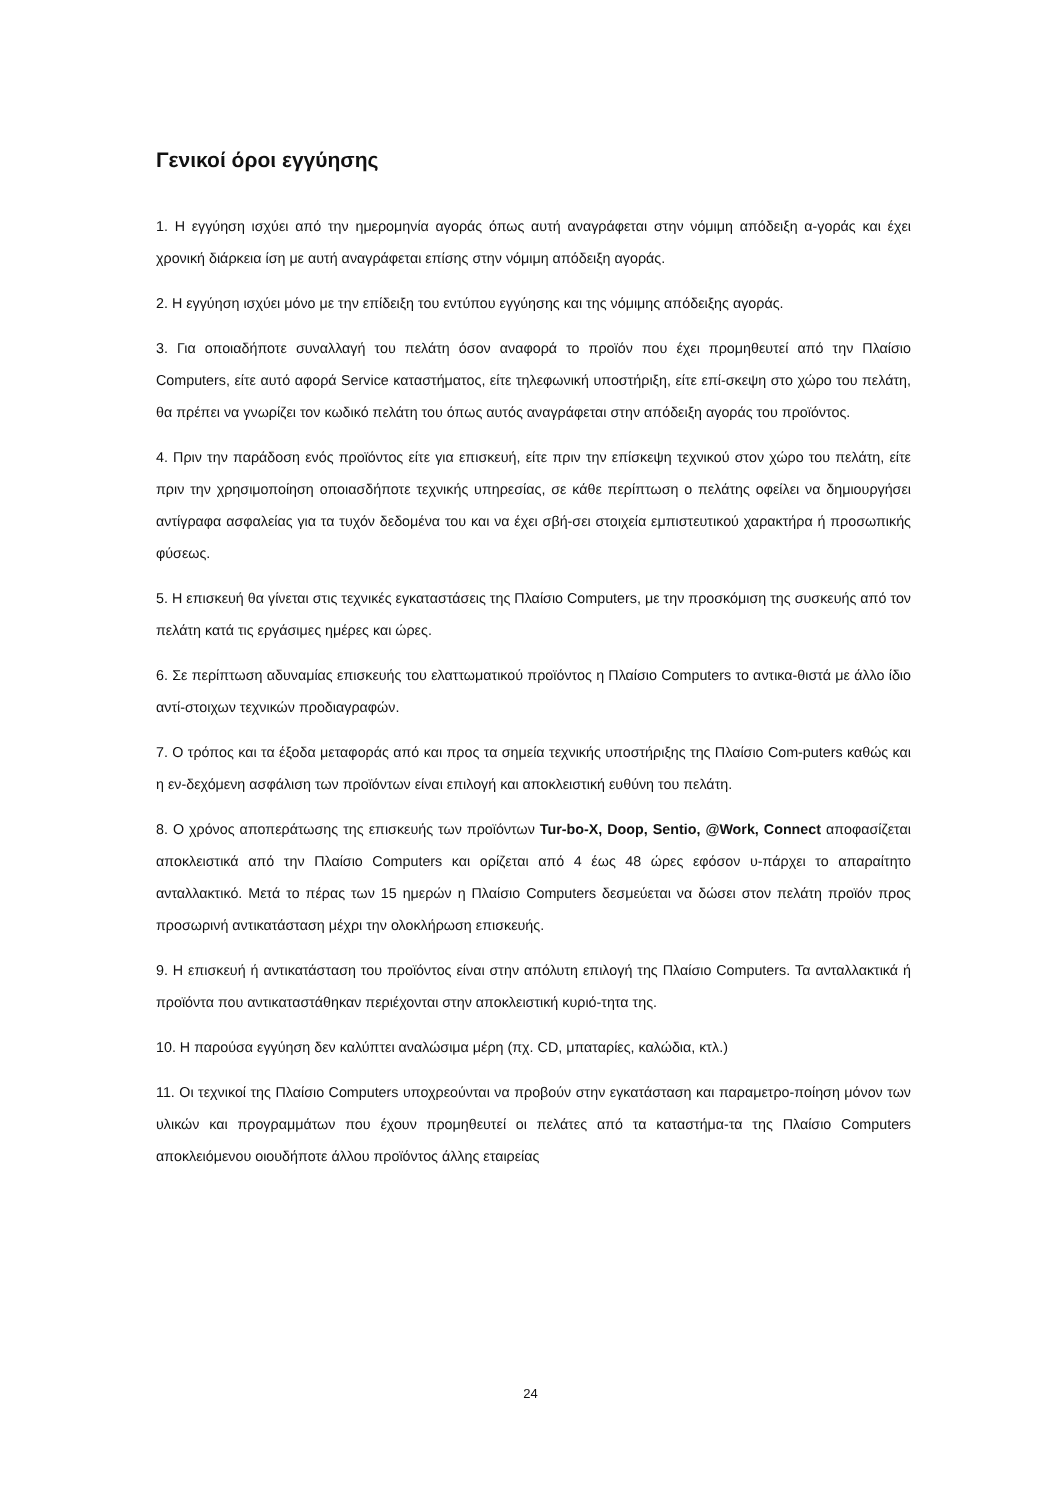Γενικοί όροι εγγύησης
1. Η εγγύηση ισχύει από την ημερομηνία αγοράς όπως αυτή αναγράφεται στην νόμιμη απόδειξη α-γοράς και έχει χρονική διάρκεια ίση με αυτή αναγράφεται επίσης στην νόμιμη απόδειξη αγοράς.
2. Η εγγύηση ισχύει μόνο με την επίδειξη του εντύπου εγγύησης και της νόμιμης απόδειξης αγοράς.
3. Για οποιαδήποτε συναλλαγή του πελάτη όσον αναφορά το προϊόν που έχει προμηθευτεί από την Πλαίσιο Computers, είτε αυτό αφορά Service καταστήματος, είτε τηλεφωνική υποστήριξη, είτε επί-σκεψη στο χώρο του πελάτη, θα πρέπει να γνωρίζει τον κωδικό πελάτη του όπως αυτός αναγράφεται στην απόδειξη αγοράς του προϊόντος.
4. Πριν την παράδοση ενός προϊόντος είτε για επισκευή, είτε πριν την επίσκεψη τεχνικού στον χώρο του πελάτη, είτε πριν την χρησιμοποίηση οποιασδήποτε τεχνικής υπηρεσίας, σε κάθε περίπτωση ο πελάτης οφείλει να δημιουργήσει αντίγραφα ασφαλείας για τα τυχόν δεδομένα του και να έχει σβή-σει στοιχεία εμπιστευτικού χαρακτήρα ή προσωπικής φύσεως.
5. Η επισκευή θα γίνεται στις τεχνικές εγκαταστάσεις της Πλαίσιο Computers, με την προσκόμιση της συσκευής από τον πελάτη κατά τις εργάσιμες ημέρες και ώρες.
6. Σε περίπτωση αδυναμίας επισκευής του ελαττωματικού προϊόντος η Πλαίσιο Computers το αντικα-θιστά με άλλο ίδιο αντί-στοιχων τεχνικών προδιαγραφών.
7. Ο τρόπος και τα έξοδα μεταφοράς από και προς τα σημεία τεχνικής υποστήριξης της Πλαίσιο Com-puters καθώς και η εν-δεχόμενη ασφάλιση των προϊόντων είναι επιλογή και αποκλειστική ευθύνη του πελάτη.
8. Ο χρόνος αποπεράτωσης της επισκευής των προϊόντων Tur-bo-X, Doop, Sentio, @Work, Connect αποφασίζεται αποκλειστικά από την Πλαίσιο Computers και ορίζεται από 4 έως 48 ώρες εφόσον υ-πάρχει το απαραίτητο ανταλλακτικό. Μετά το πέρας των 15 ημερών η Πλαίσιο Computers δεσμεύεται να δώσει στον πελάτη προϊόν προς προσωρινή αντικατάσταση μέχρι την ολοκλήρωση επισκευής.
9. Η επισκευή ή αντικατάσταση του προϊόντος είναι στην απόλυτη επιλογή της Πλαίσιο Computers. Τα ανταλλακτικά ή προϊόντα που αντικαταστάθηκαν περιέχονται στην αποκλειστική κυριό-τητα της.
10. Η παρούσα εγγύηση δεν καλύπτει αναλώσιμα μέρη (πχ. CD, μπαταρίες, καλώδια, κτλ.)
11. Οι τεχνικοί της Πλαίσιο Computers υποχρεούνται να προβούν στην εγκατάσταση και παραμετρο-ποίηση μόνον των υλικών και προγραμμάτων που έχουν προμηθευτεί οι πελάτες από τα καταστήμα-τα της Πλαίσιο Computers αποκλειόμενου οιουδήποτε άλλου προϊόντος άλλης εταιρείας
24